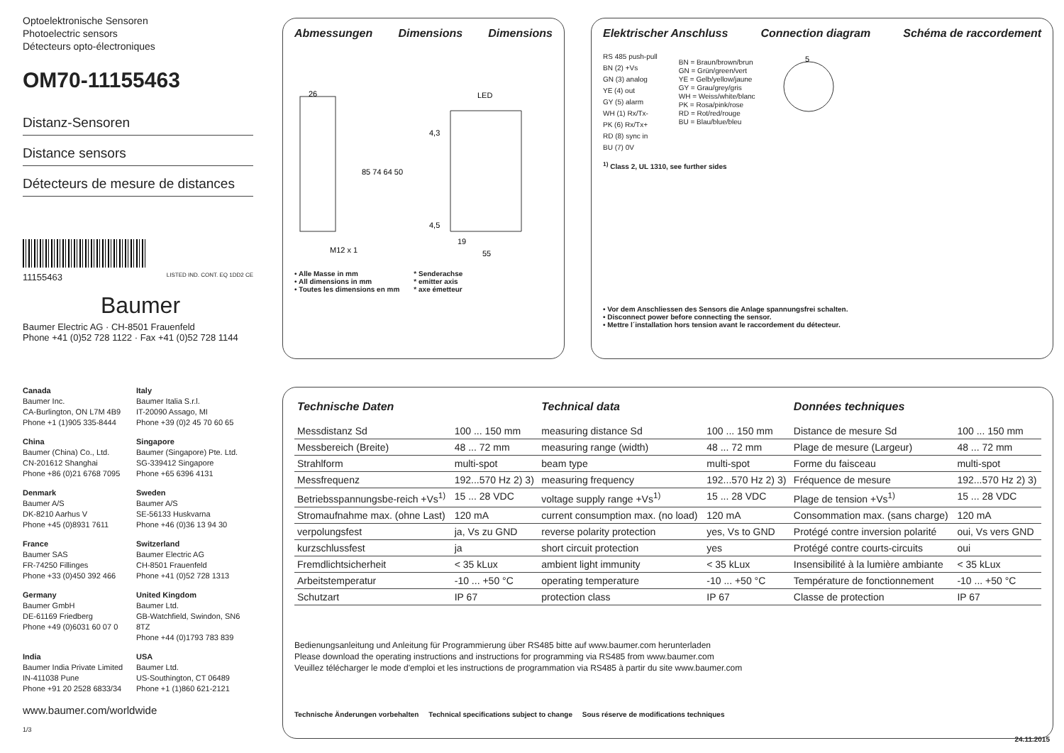Optoelektronische Sensoren
Photoelectric sensors
Détecteurs opto-électroniques
OM70-11155463
Distanz-Sensoren
Distance sensors
Détecteurs de mesure de distances
11155463 LISTED IND. CONT. EQ 1DD2 CE
Baumer
Baumer Electric AG · CH-8501 Frauenfeld
Phone +41 (0)52 728 1122 · Fax +41 (0)52 728 1144
Canada
Baumer Inc.
CA-Burlington, ON L7M 4B9
Phone +1 (1)905 335-8444
Italy
Baumer Italia S.r.l.
IT-20090 Assago, MI
Phone +39 (0)2 45 70 60 65
China
Baumer (China) Co., Ltd.
CN-201612 Shanghai
Phone +86 (0)21 6768 7095
Singapore
Baumer (Singapore) Pte. Ltd.
SG-339412 Singapore
Phone +65 6396 4131
Denmark
Baumer A/S
DK-8210 Aarhus V
Phone +45 (0)8931 7611
Sweden
Baumer A/S
SE-56133 Huskvarna
Phone +46 (0)36 13 94 30
France
Baumer SAS
FR-74250 Fillinges
Phone +33 (0)450 392 466
Switzerland
Baumer Electric AG
CH-8501 Frauenfeld
Phone +41 (0)52 728 1313
Germany
Baumer GmbH
DE-61169 Friedberg
Phone +49 (0)6031 60 07 0
United Kingdom
Baumer Ltd.
GB-Watchfield, Swindon, SN6 8TZ
Phone +44 (0)1793 783 839
India
Baumer India Private Limited
IN-411038 Pune
Phone +91 20 2528 6833/34
USA
Baumer Ltd.
US-Southington, CT 06489
Phone +1 (1)860 621-2121
www.baumer.com/worldwide
1/3
Abmessungen Dimensions Dimensions
26
LED
85 74 64 50
M12 x 1
19
55
4,3
4,5
• Alle Masse in mm
• All dimensions in mm
• Toutes les dimensions en mm
* Senderachse
* emitter axis
* axe émetteur
Elektrischer Anschluss Connection diagram Schéma de raccordement
RS 485 push-pull
BN (2) +Vs
GN (3) analog
YE (4) out
GY (5) alarm
WH (1) Rx/Tx-
PK (6) Rx/Tx+
RD (8) sync in
BU (7) 0V
BN = Braun/brown/brun
GN = Grün/green/vert
YE = Gelb/yellow/jaune
GY = Grau/grey/gris
WH = Weiss/white/blanc
PK = Rosa/pink/rose
RD = Rot/red/rouge
BU = Blau/blue/bleu
5
<sup>1)</sup> Class 2, UL 1310, see further sides
• Vor dem Anschliessen des Sensors die Anlage spannungsfrei schalten.
• Disconnect power before connecting the sensor.
• Mettre l´installation hors tension avant le raccordement du détecteur.
| Technische Daten | | Technical data | | Données techniques | |
| --- | --- | --- | --- | --- | --- |
| Messdistanz Sd | 100 ... 150 mm | measuring distance Sd | 100 ... 150 mm | Distance de mesure Sd | 100 ... 150 mm |
| Messbereich (Breite) | 48 ... 72 mm | measuring range (width) | 48 ... 72 mm | Plage de mesure (Largeur) | 48 ... 72 mm |
| Strahlform | multi-spot | beam type | multi-spot | Forme du faisceau | multi-spot |
| Messfrequenz | 192...570 Hz 2) 3) | measuring frequency | 192...570 Hz 2) 3) | Fréquence de mesure | 192...570 Hz 2) 3) |
| Betriebsspannungsbe-reich +Vs<sup>1)</sup> | 15 ... 28 VDC | voltage supply range +Vs<sup>1)</sup> | 15 ... 28 VDC | Plage de tension +Vs<sup>1)</sup> | 15 ... 28 VDC |
| Stromaufnahme max. (ohne Last) | 120 mA | current consumption max. (no load) | 120 mA | Consommation max. (sans charge) | 120 mA |
| verpolungsfest | ja, Vs zu GND | reverse polarity protection | yes, Vs to GND | Protégé contre inversion polarité | oui, Vs vers GND |
| kurzschlussfest | ja | short circuit protection | yes | Protégé contre courts-circuits | oui |
| Fremdlichtsicherheit | < 35 kLux | ambient light immunity | < 35 kLux | Insensibilité à la lumière ambiante | < 35 kLux |
| Arbeitstemperatur | -10 ... +50 °C | operating temperature | -10 ... +50 °C | Température de fonctionnement | -10 ... +50 °C |
| Schutzart | IP 67 | protection class | IP 67 | Classe de protection | IP 67 |
Bedienungsanleitung und Anleitung für Programmierung über RS485 bitte auf www.baumer.com herunterladen
Please download the operating instructions and instructions for programming via RS485 from www.baumer.com
Veuillez télécharger le mode d'emploi et les instructions de programmation via RS485 à partir du site www.baumer.com
Technische Änderungen vorbehalten Technical specifications subject to change Sous réserve de modifications techniques
24.11.2015